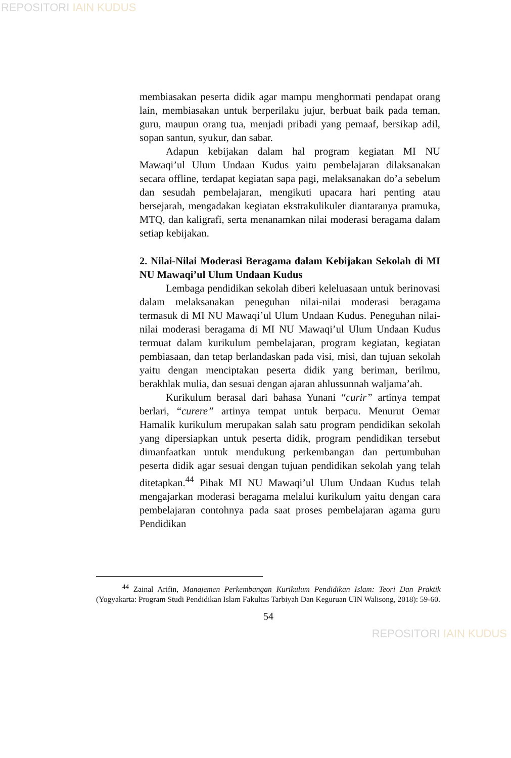REPOSITORI IAIN KUDUS
membiasakan peserta didik agar mampu menghormati pendapat orang lain, membiasakan untuk berperilaku jujur, berbuat baik pada teman, guru, maupun orang tua, menjadi pribadi yang pemaaf, bersikap adil, sopan santun, syukur, dan sabar.
Adapun kebijakan dalam hal program kegiatan MI NU Mawaqi’ul Ulum Undaan Kudus yaitu pembelajaran dilaksanakan secara offline, terdapat kegiatan sapa pagi, melaksanakan do’a sebelum dan sesudah pembelajaran, mengikuti upacara hari penting atau bersejarah, mengadakan kegiatan ekstrakulikuler diantaranya pramuka, MTQ, dan kaligrafi, serta menanamkan nilai moderasi beragama dalam setiap kebijakan.
2. Nilai-Nilai Moderasi Beragama dalam Kebijakan Sekolah di MI NU Mawaqi’ul Ulum Undaan Kudus
Lembaga pendidikan sekolah diberi keleluasaan untuk berinovasi dalam melaksanakan peneguhan nilai-nilai moderasi beragama termasuk di MI NU Mawaqi’ul Ulum Undaan Kudus. Peneguhan nilai-nilai moderasi beragama di MI NU Mawaqi’ul Ulum Undaan Kudus termuat dalam kurikulum pembelajaran, program kegiatan, kegiatan pembiasaan, dan tetap berlandaskan pada visi, misi, dan tujuan sekolah yaitu dengan menciptakan peserta didik yang beriman, berilmu, berakhlak mulia, dan sesuai dengan ajaran ahlussunnah waljama’ah.
Kurikulum berasal dari bahasa Yunani “curir” artinya tempat berlari, “curere” artinya tempat untuk berpacu. Menurut Oemar Hamalik kurikulum merupakan salah satu program pendidikan sekolah yang dipersiapkan untuk peserta didik, program pendidikan tersebut dimanfaatkan untuk mendukung perkembangan dan pertumbuhan peserta didik agar sesuai dengan tujuan pendidikan sekolah yang telah ditetapkan.<sup>44</sup> Pihak MI NU Mawaqi’ul Ulum Undaan Kudus telah mengajarkan moderasi beragama melalui kurikulum yaitu dengan cara pembelajaran contohnya pada saat proses pembelajaran agama guru Pendidikan
<sup>44</sup> Zainal Arifin, Manajemen Perkembangan Kurikulum Pendidikan Islam: Teori Dan Praktik (Yogyakarta: Program Studi Pendidikan Islam Fakultas Tarbiyah Dan Keguruan UIN Walisong, 2018): 59-60.
54
REPOSITORI IAIN KUDUS